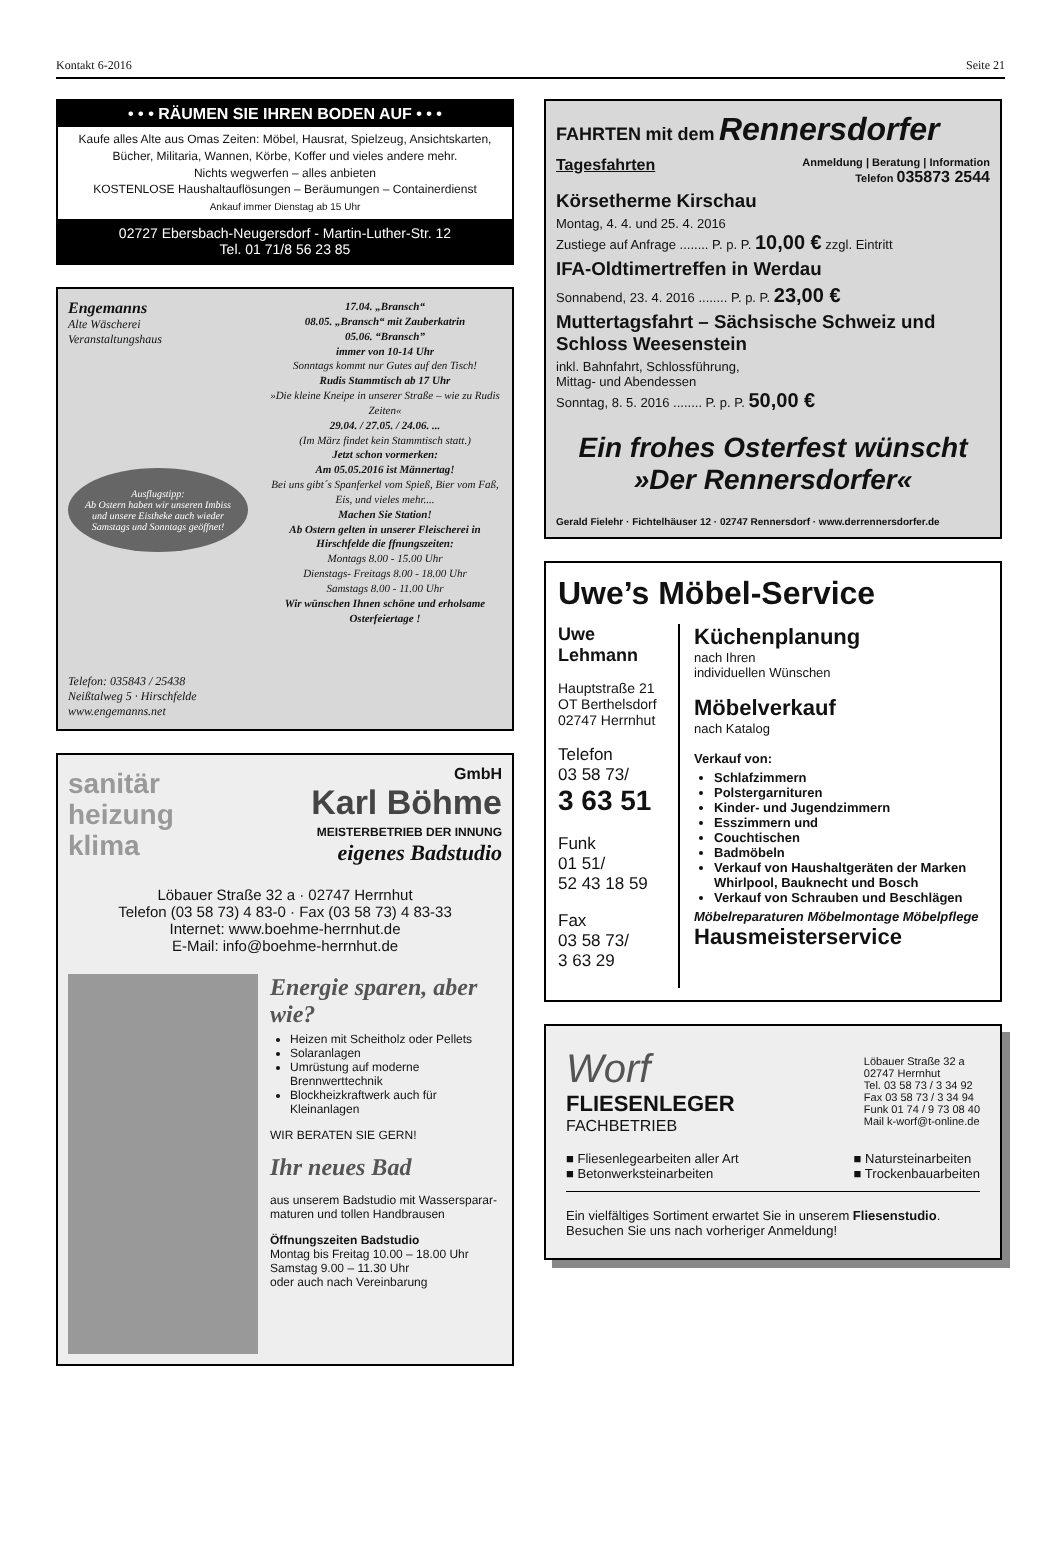Kontakt 6-2016 Seite 21
• • • RÄUMEN SIE IHREN BODEN AUF • • •
Kaufe alles Alte aus Omas Zeiten: Möbel, Hausrat, Spielzeug, Ansichtskarten, Bücher, Militaria, Wannen, Körbe, Koffer und vieles andere mehr.
Nichts wegwerfen – alles anbieten
KOSTENLOSE Haushaltauflösungen – Beräumungen – Containerdienst
Ankauf immer Dienstag ab 15 Uhr
02727 Ebersbach-Neugersdorf - Martin-Luther-Str. 12
Tel. 01 71/8 56 23 85
Engemanns
Alte Wäscherei
Veranstaltungshaus
Ausflugstipp:
Ab Ostern haben wir unseren Imbiss und unsere Eistheke auch wieder Samstags und Sonntags geöffnet!
Telefon: 035843 / 25438
Neißtalweg 5 · Hirschfelde
www.engemanns.net
17.04. „Bransch“
08.05. „Bransch“ mit Zauberkatrin
05.06. “Bransch”
immer von 10-14 Uhr
Sonntags kommt nur Gutes auf den Tisch!
Rudis Stammtisch ab 17 Uhr
»Die kleine Kneipe in unserer Straße – wie zu Rudis Zeiten«
29.04. / 27.05. / 24.06. ...
(Im März findet kein Stammtisch statt.)
Jetzt schon vormerken:
Am 05.05.2016 ist Männertag!
Bei uns gibt´s Spanferkel vom Spieß, Bier vom Faß, Eis, und vieles mehr....
Machen Sie Station!
Ab Ostern gelten in unserer Fleischerei in Hirschfelde die ffnungszeiten:
Montags 8.00 - 15.00 Uhr
Dienstags- Freitags 8.00 - 18.00 Uhr
Samstags 8.00 - 11.00 Uhr
Wir wünschen Ihnen schöne und erholsame Osterfeiertage !
sanitär
heizung
klima
GmbH
Karl Böhme
MEISTERBETRIEB DER INNUNG
eigenes Badstudio
Löbauer Straße 32 a · 02747 Herrnhut
Telefon (03 58 73) 4 83-0 · Fax (03 58 73) 4 83-33
Internet: www.boehme-herrnhut.de
E-Mail: info@boehme-herrnhut.de
Energie sparen, aber wie?
Heizen mit Scheitholz oder Pellets
Solaranlagen
Umrüstung auf moderne Brennwerttechnik
Blockheizkraftwerk auch für Kleinanlagen
WIR BERATEN SIE GERN!
Ihr neues Bad
aus unserem Badstudio mit Wassersparar­maturen und tollen Handbrausen
Öffnungszeiten Badstudio
Montag bis Freitag 10.00 – 18.00 Uhr
Samstag 9.00 – 11.30 Uhr
oder auch nach Vereinbarung
FAHRTEN mit dem Rennersdorfer
Tagesfahrten Anmeldung | Beratung | Information
Telefon 035873 2544
Körsetherme Kirschau
Montag, 4. 4. und 25. 4. 2016
Zustiege auf Anfrage ........ P. p. P. 10,00 € zzgl. Eintritt
IFA-Oldtimertreffen in Werdau
Sonnabend, 23. 4. 2016 ........ P. p. P. 23,00 €
Muttertagsfahrt – Sächsische Schweiz und Schloss Weesenstein
inkl. Bahnfahrt, Schlossführung,
Mittag- und Abendessen
Sonntag, 8. 5. 2016 ........ P. p. P. 50,00 €
Ein frohes Osterfest wünscht
»Der Rennersdorfer«
Gerald Fielehr · Fichtelhäuser 12 · 02747 Rennersdorf · www.derrennersdorfer.de
Uwe’s Möbel-Service
Uwe
Lehmann
Hauptstraße 21
OT Berthelsdorf
02747 Herrnhut
Telefon
03 58 73/
3 63 51
Funk
01 51/
52 43 18 59
Fax
03 58 73/
3 63 29
Küchenplanung
nach Ihren
individuellen Wünschen
Möbelverkauf
nach Katalog
Verkauf von:
Schlafzimmern
Polstergarnituren
Kinder- und Jugendzimmern
Esszimmern und
Couchtischen
Badmöbeln
Verkauf von Haushaltgeräten der Marken Whirlpool, Bauknecht und Bosch
Verkauf von Schrauben und Beschlägen
Möbelreparaturen Möbelmontage Möbelpflege
Hausmeisterservice
Worf
FLIESENLEGER
FACHBETRIEB
Löbauer Straße 32 a
02747 Herrnhut
Tel. 03 58 73 / 3 34 92
Fax 03 58 73 / 3 34 94
Funk 01 74 / 9 73 08 40
Mail k-worf@t-online.de
■ Fliesenlegearbeiten aller Art
■ Betonwerksteinarbeiten
■ Natursteinarbeiten
■ Trockenbauarbeiten
Ein vielfältiges Sortiment erwartet Sie in unserem Fliesenstudio.
Besuchen Sie uns nach vorheriger Anmeldung!